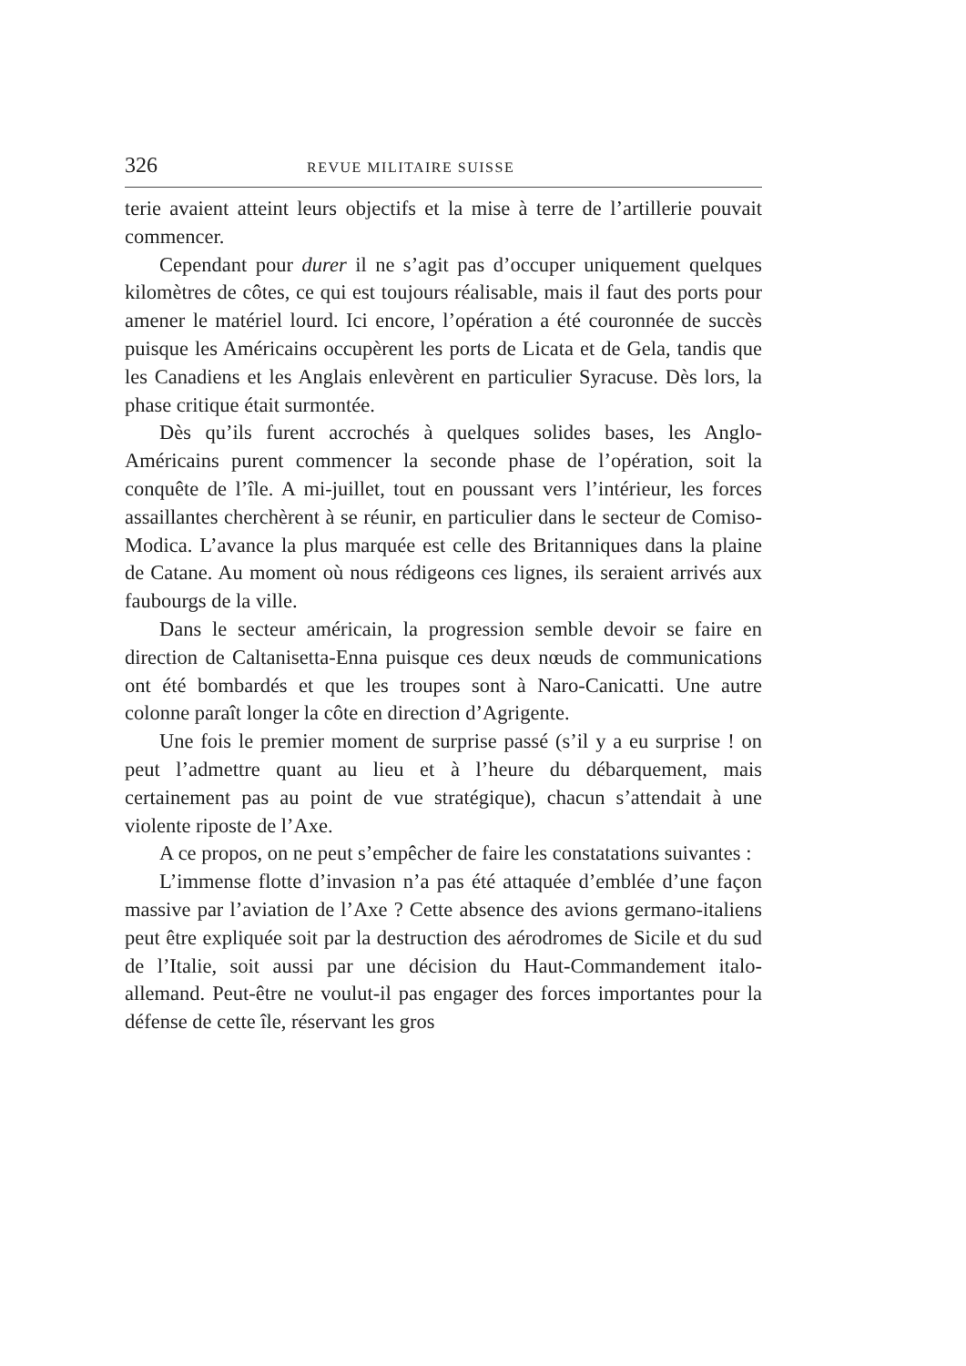326 REVUE MILITAIRE SUISSE
terie avaient atteint leurs objectifs et la mise à terre de l’artillerie pouvait commencer.
Cependant pour durer il ne s’agit pas d’occuper uniquement quelques kilomètres de côtes, ce qui est toujours réalisable, mais il faut des ports pour amener le matériel lourd. Ici encore, l’opération a été couronnée de succès puisque les Américains occupèrent les ports de Licata et de Gela, tandis que les Canadiens et les Anglais enlevèrent en particulier Syracuse. Dès lors, la phase critique était surmontée.
Dès qu’ils furent accrochés à quelques solides bases, les Anglo-Américains purent commencer la seconde phase de l’opération, soit la conquête de l’île. A mi-juillet, tout en poussant vers l’intérieur, les forces assaillantes cherchèrent à se réunir, en particulier dans le secteur de Comiso-Modica. L’avance la plus marquée est celle des Britanniques dans la plaine de Catane. Au moment où nous rédigeons ces lignes, ils seraient arrivés aux faubourgs de la ville.
Dans le secteur américain, la progression semble devoir se faire en direction de Caltanisetta-Enna puisque ces deux nœuds de communications ont été bombardés et que les troupes sont à Naro-Canicatti. Une autre colonne paraît longer la côte en direction d’Agrigente.
Une fois le premier moment de surprise passé (s’il y a eu surprise ! on peut l’admettre quant au lieu et à l’heure du débarquement, mais certainement pas au point de vue stratégique), chacun s’attendait à une violente riposte de l’Axe.
A ce propos, on ne peut s’empêcher de faire les constatations suivantes :
L’immense flotte d’invasion n’a pas été attaquée d’emblée d’une façon massive par l’aviation de l’Axe ? Cette absence des avions germano-italiens peut être expliquée soit par la destruction des aérodromes de Sicile et du sud de l’Italie, soit aussi par une décision du Haut-Commandement italo-allemand. Peut-être ne voulut-il pas engager des forces importantes pour la défense de cette île, réservant les gros